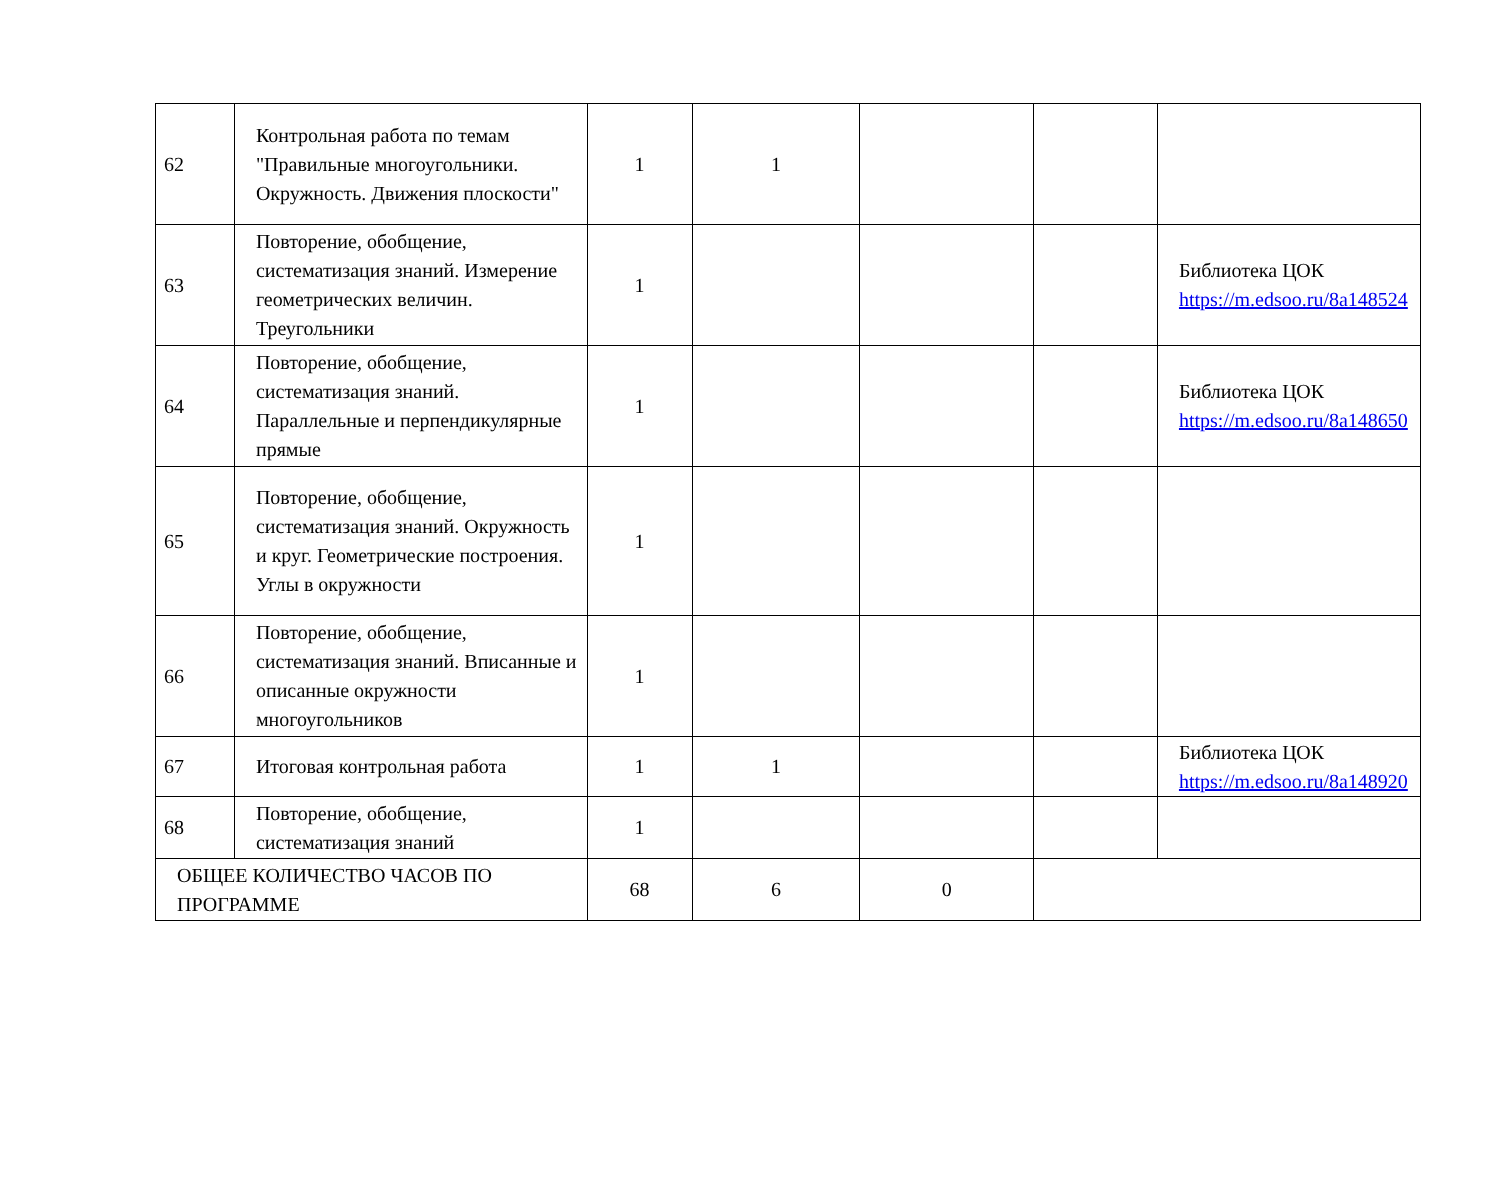| 62 | Контрольная работа по темам "Правильные многоугольники. Окружность. Движения плоскости" | 1 | 1 | | | |
| 63 | Повторение, обобщение, систематизация знаний. Измерение геометрических величин. Треугольники | 1 | | | | Библиотека ЦОК https://m.edsoo.ru/8a148524 |
| 64 | Повторение, обобщение, систематизация знаний. Параллельные и перпендикулярные прямые | 1 | | | | Библиотека ЦОК https://m.edsoo.ru/8a148650 |
| 65 | Повторение, обобщение, систематизация знаний. Окружность и круг. Геометрические построения. Углы в окружности | 1 | | | | |
| 66 | Повторение, обобщение, систематизация знаний. Вписанные и описанные окружности многоугольников | 1 | | | | |
| 67 | Итоговая контрольная работа | 1 | 1 | | | Библиотека ЦОК https://m.edsoo.ru/8a148920 |
| 68 | Повторение, обобщение, систематизация знаний | 1 | | | | |
| ОБЩЕЕ КОЛИЧЕСТВО ЧАСОВ ПО ПРОГРАММЕ | | 68 | 6 | 0 | | |